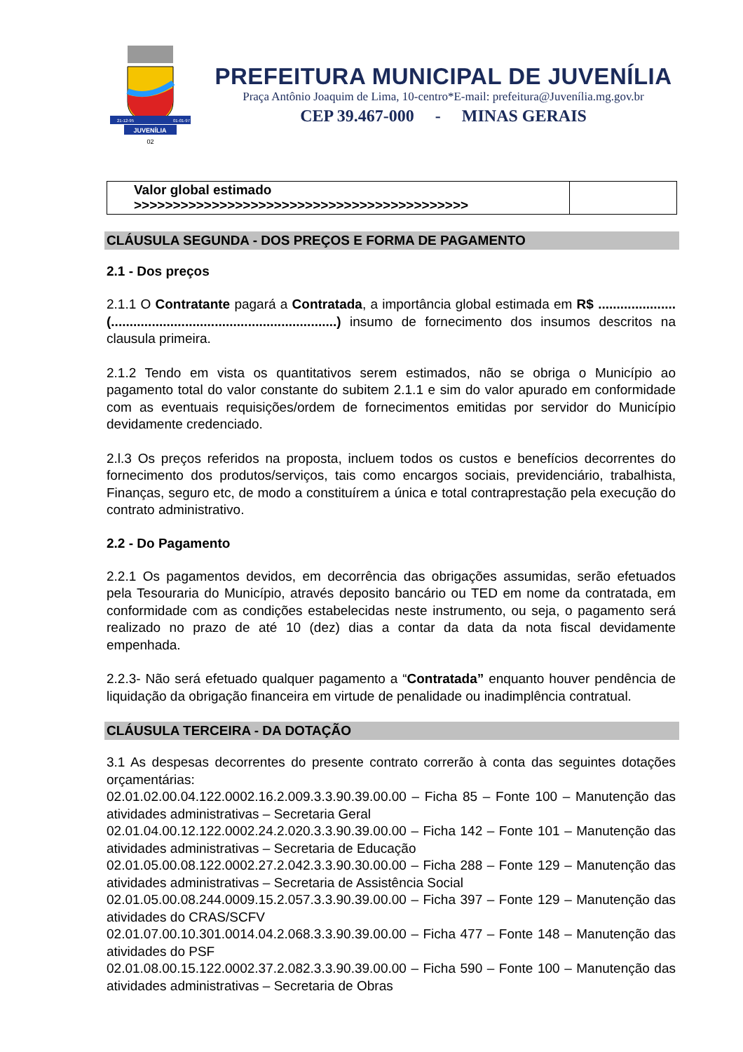JUVENÍLIA
21-12-95
01-01-97
02
PREFEITURA MUNICIPAL DE JUVENÍLIA
Praça Antônio Joaquim de Lima, 10-centro*E-mail: prefeitura@Juvenília.mg.gov.br
CEP 39.467-000 - MINAS GERAIS
| Valor global estimado >>>>>>>>>>>>>>>>>>>>>>>>>>>>>>>>>>>>>>>>>>> | |
CLÁUSULA SEGUNDA - DOS PREÇOS E FORMA DE PAGAMENTO
2.1 - Dos preços
2.1.1 O Contratante pagará a Contratada, a importância global estimada em R$ ..................... (.............................................................) insumo de fornecimento dos insumos descritos na clausula primeira.
2.1.2 Tendo em vista os quantitativos serem estimados, não se obriga o Município ao pagamento total do valor constante do subitem 2.1.1 e sim do valor apurado em conformidade com as eventuais requisições/ordem de fornecimentos emitidas por servidor do Município devidamente credenciado.
2.l.3 Os preços referidos na proposta, incluem todos os custos e benefícios decorrentes do fornecimento dos produtos/serviços, tais como encargos sociais, previdenciário, trabalhista, Finanças, seguro etc, de modo a constituírem a única e total contraprestação pela execução do contrato administrativo.
2.2 - Do Pagamento
2.2.1 Os pagamentos devidos, em decorrência das obrigações assumidas, serão efetuados pela Tesouraria do Município, através deposito bancário ou TED em nome da contratada, em conformidade com as condições estabelecidas neste instrumento, ou seja, o pagamento será realizado no prazo de até 10 (dez) dias a contar da data da nota fiscal devidamente empenhada.
2.2.3- Não será efetuado qualquer pagamento a “Contratada” enquanto houver pendência de liquidação da obrigação financeira em virtude de penalidade ou inadimplência contratual.
CLÁUSULA TERCEIRA - DA DOTAÇÃO
3.1 As despesas decorrentes do presente contrato correrão à conta das seguintes dotações orçamentárias:
02.01.02.00.04.122.0002.16.2.009.3.3.90.39.00.00 – Ficha 85 – Fonte 100 – Manutenção das atividades administrativas – Secretaria Geral
02.01.04.00.12.122.0002.24.2.020.3.3.90.39.00.00 – Ficha 142 – Fonte 101 – Manutenção das atividades administrativas – Secretaria de Educação
02.01.05.00.08.122.0002.27.2.042.3.3.90.30.00.00 – Ficha 288 – Fonte 129 – Manutenção das atividades administrativas – Secretaria de Assistência Social
02.01.05.00.08.244.0009.15.2.057.3.3.90.39.00.00 – Ficha 397 – Fonte 129 – Manutenção das atividades do CRAS/SCFV
02.01.07.00.10.301.0014.04.2.068.3.3.90.39.00.00 – Ficha 477 – Fonte 148 – Manutenção das atividades do PSF
02.01.08.00.15.122.0002.37.2.082.3.3.90.39.00.00 – Ficha 590 – Fonte 100 – Manutenção das atividades administrativas – Secretaria de Obras